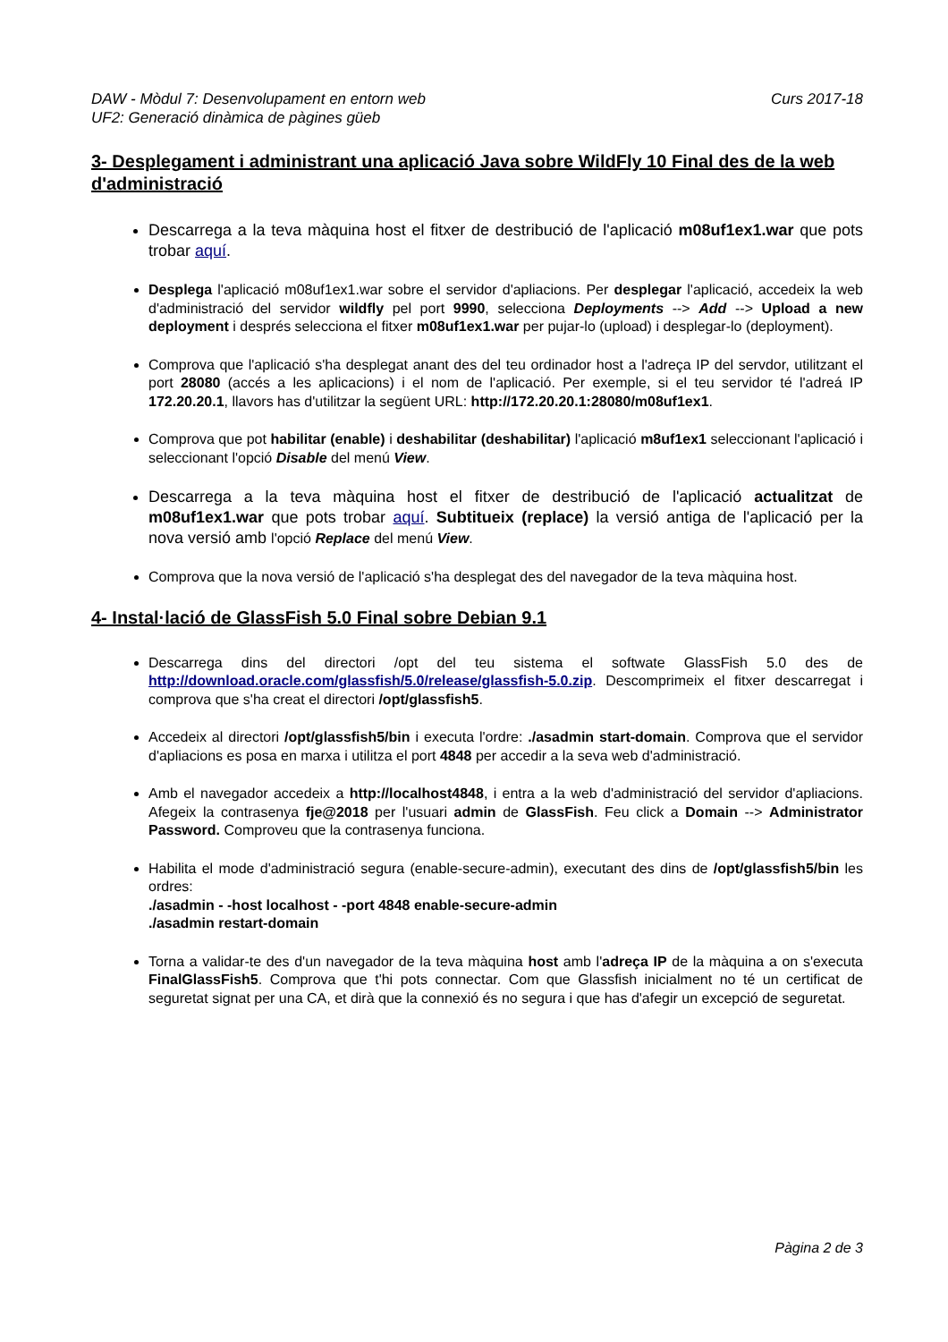DAW - Mòdul 7: Desenvolupament en entorn web
UF2: Generació dinàmica de pàgines güeb
Curs 2017-18
3- Desplegament i administrant una aplicació Java sobre WildFly 10 Final des de la web d'administració
Descarrega a la teva màquina host el fitxer de destribució de l'aplicació m08uf1ex1.war que pots trobar aquí.
Desplega l'aplicació m08uf1ex1.war sobre el servidor d'apliacions. Per desplegar l'aplicació, accedeix la web d'administració del servidor wildfly pel port 9990, selecciona Deployments --> Add --> Upload a new deployment i després selecciona el fitxer m08uf1ex1.war per pujar-lo (upload) i desplegar-lo (deployment).
Comprova que l'aplicació s'ha desplegat anant des del teu ordinador host a l'adreça IP del servdor, utilitzant el port 28080 (accés a les aplicacions) i el nom de l'aplicació. Per exemple, si el teu servidor té l'adreá IP 172.20.20.1, llavors has d'utilitzar la següent URL: http://172.20.20.1:28080/m08uf1ex1.
Comprova que pot habilitar (enable) i deshabilitar (deshabilitar) l'aplicació m8uf1ex1 seleccionant l'aplicació i seleccionant l'opció Disable del menú View.
Descarrega a la teva màquina host el fitxer de destribució de l'aplicació actualitzat de m08uf1ex1.war que pots trobar aquí. Subtitueix (replace) la versió antiga de l'aplicació per la nova versió amb l'opció Replace del menú View.
Comprova que la nova versió de l'aplicació s'ha desplegat des del navegador de la teva màquina host.
4- Instal·lació de GlassFish 5.0 Final sobre Debian 9.1
Descarrega dins del directori /opt del teu sistema el softwate GlassFish 5.0 des de http://download.oracle.com/glassfish/5.0/release/glassfish-5.0.zip. Descomprimeix el fitxer descarregat i comprova que s'ha creat el directori /opt/glassfish5.
Accedeix al directori /opt/glassfish5/bin i executa l'ordre: ./asadmin start-domain. Comprova que el servidor d'apliacions es posa en marxa i utilitza el port 4848 per accedir a la seva web d'administració.
Amb el navegador accedeix a http://localhost4848, i entra a la web d'administració del servidor d'apliacions. Afegeix la contrasenya fje@2018 per l'usuari admin de GlassFish. Feu click a Domain --> Administrator Password. Comproveu que la contrasenya funciona.
Habilita el mode d'administració segura (enable-secure-admin), executant des dins de /opt/glassfish5/bin les ordres:
./asadmin - -host localhost - -port 4848 enable-secure-admin
./asadmin restart-domain
Torna a validar-te des d'un navegador de la teva màquina host amb l'adreça IP de la màquina a on s'executa FinalGlassFish5. Comprova que t'hi pots connectar. Com que Glassfish inicialment no té un certificat de seguretat signat per una CA, et dirà que la connexió és no segura i que has d'afegir un excepció de seguretat.
Pàgina 2 de 3